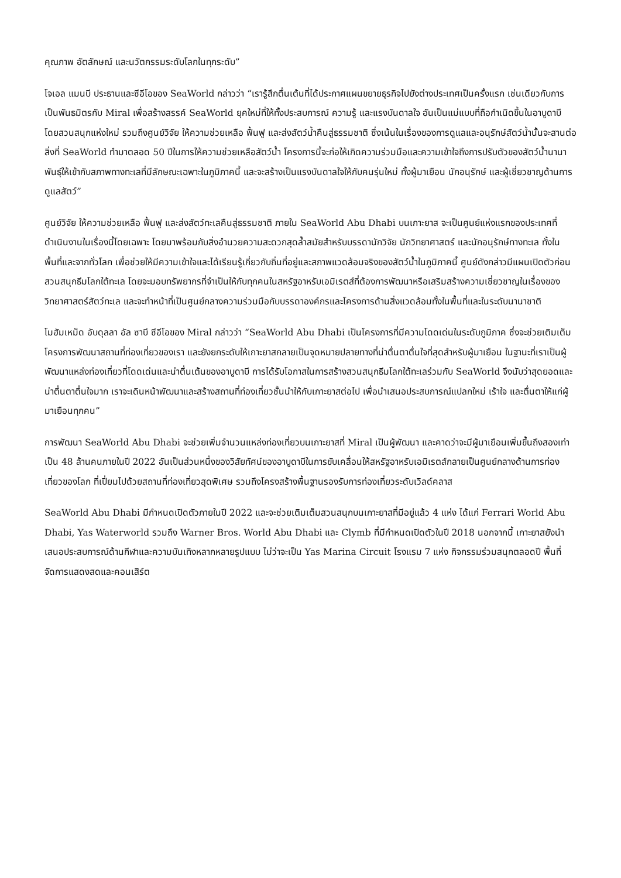คุณภาพ อัตลักษณ์ และนวัตกรรมระดับโลกในทุกระดับ”
โจเอล แมนบี ประธานและซีอีโอของ SeaWorld กล่าวว่า “เรารู้สึกตื่นเต้นที่ได้ประกาศแผนขยายธุรกิจไปยังต่างประเทศเป็นครั้งแรก เช่นเดียวกับการเป็นพันธมิตรกับ Miral เพื่อสร้างสรรค์ SeaWorld ยุคใหม่ที่ให้ทั้งประสบการณ์ ความรู้ และแรงบันดาลใจ อันเป็นแม่แบบที่ถือกำเนิดขึ้นในอาบูดาบี โดยสวนสนุกแห่งใหม่ รวมถึงศูนย์วิจัย ให้ความช่วยเหลือ ฟื้นฟู และส่งสัตว์น้ำคืนสู่ธรรมชาติ ซึ่งเน้นในเรื่องของการดูแลและอนุรักษ์สัตว์น้ำนั้นจะสานต่อสิ่งที่ SeaWorld ทำมาตลอด 50 ปีในการให้ความช่วยเหลือสัตว์น้ำ โครงการนี้จะก่อให้เกิดความร่วมมือและความเข้าใจถึงการปรับตัวของสัตว์น้ำนานาพันธุ์ให้เข้ากับสภาพทางทะเลที่มีลักษณะเฉพาะในภูมิภาคนี้ และจะสร้างเป็นแรงบันดาลใจให้กับคนรุ่นใหม่ ทั้งผู้มาเยือน นักอนุรักษ์ และผู้เชี่ยวชาญด้านการดูแลสัตว์”
ศูนย์วิจัย ให้ความช่วยเหลือ ฟื้นฟู และส่งสัตว์ทะเลคืนสู่ธรรมชาติ ภายใน SeaWorld Abu Dhabi บนเกาะยาส จะเป็นศูนย์แห่งแรกของประเทศที่ดำเนินงานในเรื่องนี้โดยเฉพาะ โดยมาพร้อมกับสิ่งอำนวยความสะดวกสุดล้ำสมัยสำหรับบรรดานักวิจัย นักวิทยาศาสตร์ และนักอนุรักษ์ทางทะเล ทั้งในพื้นที่และจากทั่วโลก เพื่อช่วยให้มีความเข้าใจและได้เรียนรู้เกี่ยวกับถิ่นที่อยู่และสภาพแวดล้อมจริงของสัตว์น้ำในภูมิภาคนี้ ศูนย์ดังกล่าวมีแผนเปิดตัวก่อนสวนสนุกธีมโลกใต้ทะเล โดยจะมอบทรัพยากรที่จำเป็นให้กับทุกคนในสหรัฐอาหรับเอมิเรตส์ที่ต้องการพัฒนาหรือเสริมสร้างความเชี่ยวชาญในเรื่องของวิทยาศาสตร์สัตว์ทะเล และจะทำหน้าที่เป็นศูนย์กลางความร่วมมือกับบรรดาองค์กรและโครงการด้านสิ่งแวดล้อมทั้งในพื้นที่และในระดับนานาชาติ
โมฮัมเหม็ด อับดุลลา อัล ซาบี ซีอีโอของ Miral กล่าวว่า “SeaWorld Abu Dhabi เป็นโครงการที่มีความโดดเด่นในระดับภูมิภาค ซึ่งจะช่วยเติมเต็มโครงการพัฒนาสถานที่ท่องเที่ยวของเรา และยังยกระดับให้เกาะยาสกลายเป็นจุดหมายปลายทางที่น่าตื่นตาตื่นใจที่สุดสำหรับผู้มาเยือน ในฐานะที่เราเป็นผู้พัฒนาแหล่งท่องเที่ยวที่โดดเด่นและน่าตื่นเต้นของอาบูดาบี การได้รับโอกาสในการสร้างสวนสนุกธีมโลกใต้ทะเลร่วมกับ SeaWorld จึงนับว่าสุดยอดและน่าตื่นตาตื่นใจมาก เราจะเดินหน้าพัฒนาและสร้างสถานที่ท่องเที่ยวชั้นนำให้กับเกาะยาสต่อไป เพื่อนำเสนอประสบการณ์แปลกใหม่ เร้าใจ และตื่นตาให้แก่ผู้มาเยือนทุกคน”
การพัฒนา SeaWorld Abu Dhabi จะช่วยเพิ่มจำนวนแหล่งท่องเที่ยวบนเกาะยาสที่ Miral เป็นผู้พัฒนา และคาดว่าจะมีผู้มาเยือนเพิ่มขึ้นถึงสองเท่าเป็น 48 ล้านคนภายในปี 2022 อันเป็นส่วนหนึ่งของวิสัยทัศน์ของอาบูดาบีในการขับเคลื่อนให้สหรัฐอาหรับเอมิเรตส์กลายเป็นศูนย์กลางด้านการท่องเที่ยวของโลก ที่เปี่ยมไปด้วยสถานที่ท่องเที่ยวสุดพิเศษ รวมถึงโครงสร้างพื้นฐานรองรับการท่องเที่ยวระดับเวิลด์คลาส
SeaWorld Abu Dhabi มีกำหนดเปิดตัวภายในปี 2022 และจะช่วยเติมเต็มสวนสนุกบนเกาะยาสที่มีอยู่แล้ว 4 แห่ง ได้แก่ Ferrari World Abu Dhabi, Yas Waterworld รวมถึง Warner Bros. World Abu Dhabi และ Clymb ที่มีกำหนดเปิดตัวในปี 2018 นอกจากนี้ เกาะยาสยังนำเสนอประสบการณ์ด้านกีฬาและความบันเทิงหลากหลายรูปแบบ ไม่ว่าจะเป็น Yas Marina Circuit โรงแรม 7 แห่ง กิจกรรมร่วมสนุกตลอดปี พื้นที่จัดการแสดงสดและคอนเสิร์ต